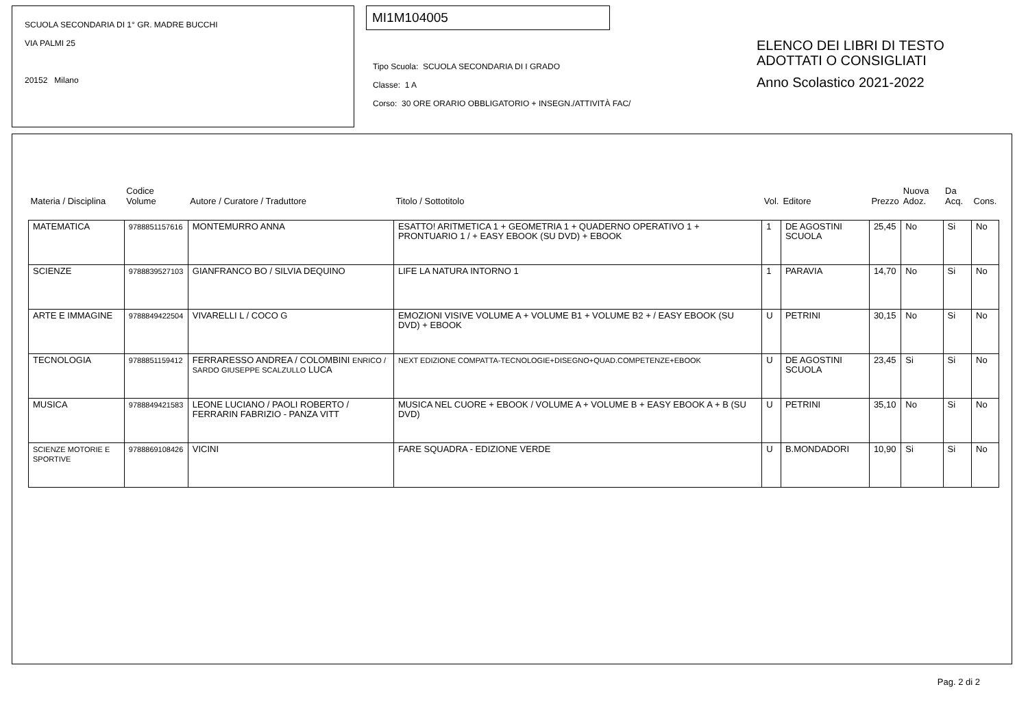SCUOLA SECONDARIA DI 1° GR. MADRE BUCCHI
VIA PALMI 25
20152 Milano
MI1M104005
Tipo Scuola: SCUOLA SECONDARIA DI I GRADO
Classe: 1 A
Corso: 30 ORE ORARIO OBBLIGATORIO + INSEGN./ATTIVITÀ FAC/
ELENCO DEI LIBRI DI TESTO
ADOTTATI O CONSIGLIATI
Anno Scolastico 2021-2022
| Materia / Disciplina | Codice Volume | Autore / Curatore / Traduttore | Titolo / Sottotitolo | Vol. | Editore | Prezzo | Nuova Adoz. | Da Acq. | Cons. |
| --- | --- | --- | --- | --- | --- | --- | --- | --- | --- |
| MATEMATICA | 9788851157616 | MONTEMURRO ANNA | ESATTO! ARITMETICA 1 + GEOMETRIA 1 + QUADERNO OPERATIVO 1 + PRONTUARIO 1 / + EASY EBOOK (SU DVD) + EBOOK | 1 | DE AGOSTINI SCUOLA | 25,45 | No | Si | No |
| SCIENZE | 9788839527103 | GIANFRANCO BO / SILVIA DEQUINO | LIFE LA NATURA INTORNO 1 | 1 | PARAVIA | 14,70 | No | Si | No |
| ARTE E IMMAGINE | 9788849422504 | VIVARELLI L / COCO G | EMOZIONI VISIVE VOLUME A + VOLUME B1 + VOLUME B2 + / EASY EBOOK (SU DVD) + EBOOK | U | PETRINI | 30,15 | No | Si | No |
| TECNOLOGIA | 9788851159412 | FERRARESSO ANDREA / COLOMBINI ENRICO / SARDO GIUSEPPE SCALZULLO LUCA | NEXT EDIZIONE COMPATTA-TECNOLOGIE+DISEGNO+QUAD.COMPETENZE+EBOOK | U | DE AGOSTINI SCUOLA | 23,45 | Si | Si | No |
| MUSICA | 9788849421583 | LEONE LUCIANO / PAOLI ROBERTO / FERRARIN FABRIZIO - PANZA VITT | MUSICA NEL CUORE + EBOOK / VOLUME A + VOLUME B + EASY EBOOK A + B (SU DVD) | U | PETRINI | 35,10 | No | Si | No |
| SCIENZE MOTORIE E SPORTIVE | 9788869108426 | VICINI | FARE SQUADRA - EDIZIONE VERDE | U | B.MONDADORI | 10,90 | Si | Si | No |
Pag. 2 di 2